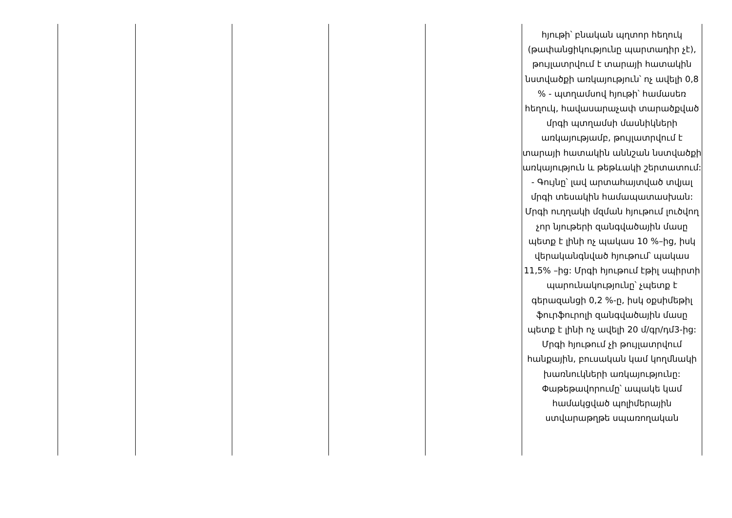| | | | | | հյութի՝ բնական պղտոր հեղուկ (թափանցիկությունը պարտադիր չէ), թույլատրվում է տարայի հատակին նստվածքի առկայություն՝ ոչ ավելի 0,8 % - պտղամսով հյութի՝ համասեռ հեղուկ, հավասարաչափ տարածքված մրգի պտղամսի մասնիկների առկայությամբ, թույլատրվում է տարայի հատակին աննշան նստվածքի առկայություն և թեթևակի շերտատում: - Գույնը՝ լավ արտահայտված տվյալ մրգի տեսակին համապատասխան: Մրգի ուղղակի մզման հյութում լուծվող չոր նյութերի զանգվածային մասը պետք է լինի ոչ պակաս 10 %–ից, իսկ վերականգնված հյութում՝ պակաս 11,5% –ից: Մրգի հյութում էթիլ սպիրտի պարունակությունը՝ չպետք է գերազանցի 0,2 %-ը, իսկ օքսիմեթիլ ֆուրֆուրոլի զանգվածային մասը պետք է լինի ոչ ավելի 20 մ/գր/դմ3-ից: Մրգի հյութում չի թույլատրվում հանքային, բուսական կամ կողմնակի խառնուկների առկայությունը: Փաթեթավորումը՝ ապակե կամ համակցված պոլիմերային ստվարաթղթե սպառողական |